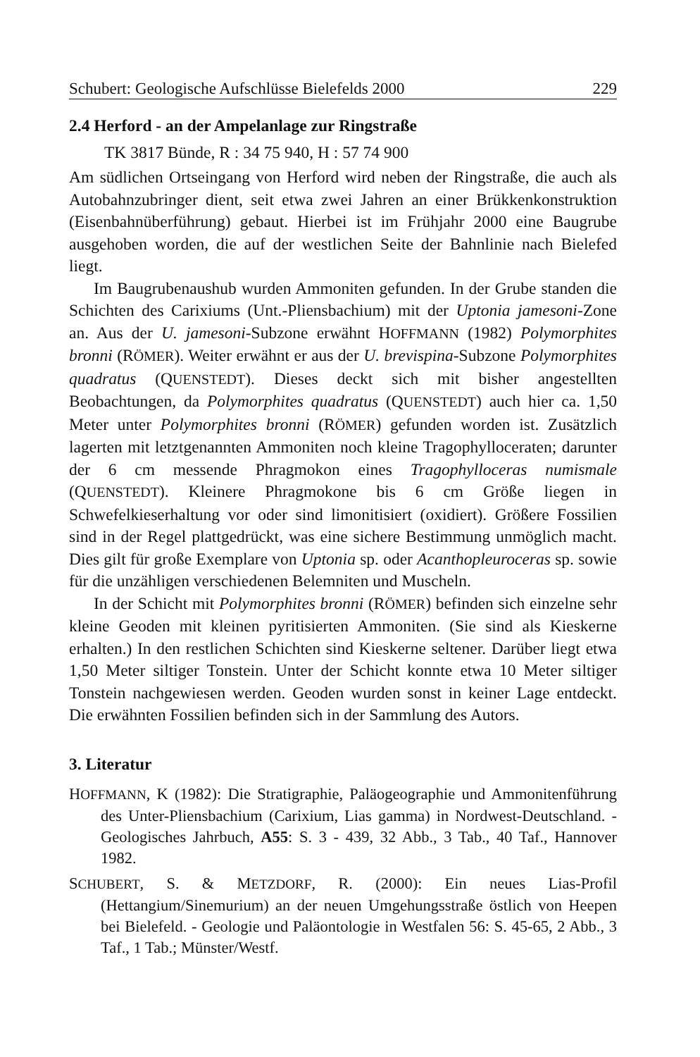Schubert: Geologische Aufschlüsse Bielefelds 2000 229
2.4 Herford - an der Ampelanlage zur Ringstraße
TK 3817 Bünde, R : 34 75 940, H : 57 74 900
Am südlichen Ortseingang von Herford wird neben der Ringstraße, die auch als Autobahnzubringer dient, seit etwa zwei Jahren an einer Brükkenkonstruktion (Eisenbahnüberführung) gebaut. Hierbei ist im Frühjahr 2000 eine Baugrube ausgehoben worden, die auf der westlichen Seite der Bahnlinie nach Bielefed liegt.
Im Baugrubenaushub wurden Ammoniten gefunden. In der Grube standen die Schichten des Carixiums (Unt.-Pliensbachium) mit der Uptonia jamesoni-Zone an. Aus der U. jamesoni-Subzone erwähnt HOFFMANN (1982) Polymorphites bronni (RÖMER). Weiter erwähnt er aus der U. brevispina-Subzone Polymorphites quadratus (QUENSTEDT). Dieses deckt sich mit bisher angestellten Beobachtungen, da Polymorphites quadratus (QUENSTEDT) auch hier ca. 1,50 Meter unter Polymorphites bronni (RÖMER) gefunden worden ist. Zusätzlich lagerten mit letztgenannten Ammoniten noch kleine Tragophylloceraten; darunter der 6 cm messende Phragmokon eines Tragophylloceras numismale (QUENSTEDT). Kleinere Phragmokone bis 6 cm Größe liegen in Schwefelkieserhaltung vor oder sind limonitisiert (oxidiert). Größere Fossilien sind in der Regel plattgedrückt, was eine sichere Bestimmung unmöglich macht. Dies gilt für große Exemplare von Uptonia sp. oder Acanthopleuroceras sp. sowie für die unzähligen verschiedenen Belemniten und Muscheln.
In der Schicht mit Polymorphites bronni (RÖMER) befinden sich einzelne sehr kleine Geoden mit kleinen pyritisierten Ammoniten. (Sie sind als Kieskerne erhalten.) In den restlichen Schichten sind Kieskerne seltener. Darüber liegt etwa 1,50 Meter siltiger Tonstein. Unter der Schicht konnte etwa 10 Meter siltiger Tonstein nachgewiesen werden. Geoden wurden sonst in keiner Lage entdeckt. Die erwähnten Fossilien befinden sich in der Sammlung des Autors.
3. Literatur
HOFFMANN, K (1982): Die Stratigraphie, Paläogeographie und Ammonitenführung des Unter-Pliensbachium (Carixium, Lias gamma) in Nordwest-Deutschland. - Geologisches Jahrbuch, A55: S. 3 - 439, 32 Abb., 3 Tab., 40 Taf., Hannover 1982.
SCHUBERT, S. & METZDORF, R. (2000): Ein neues Lias-Profil (Hettangium/Sinemurium) an der neuen Umgehungsstraße östlich von Heepen bei Bielefeld. - Geologie und Paläontologie in Westfalen 56: S. 45-65, 2 Abb., 3 Taf., 1 Tab.; Münster/Westf.